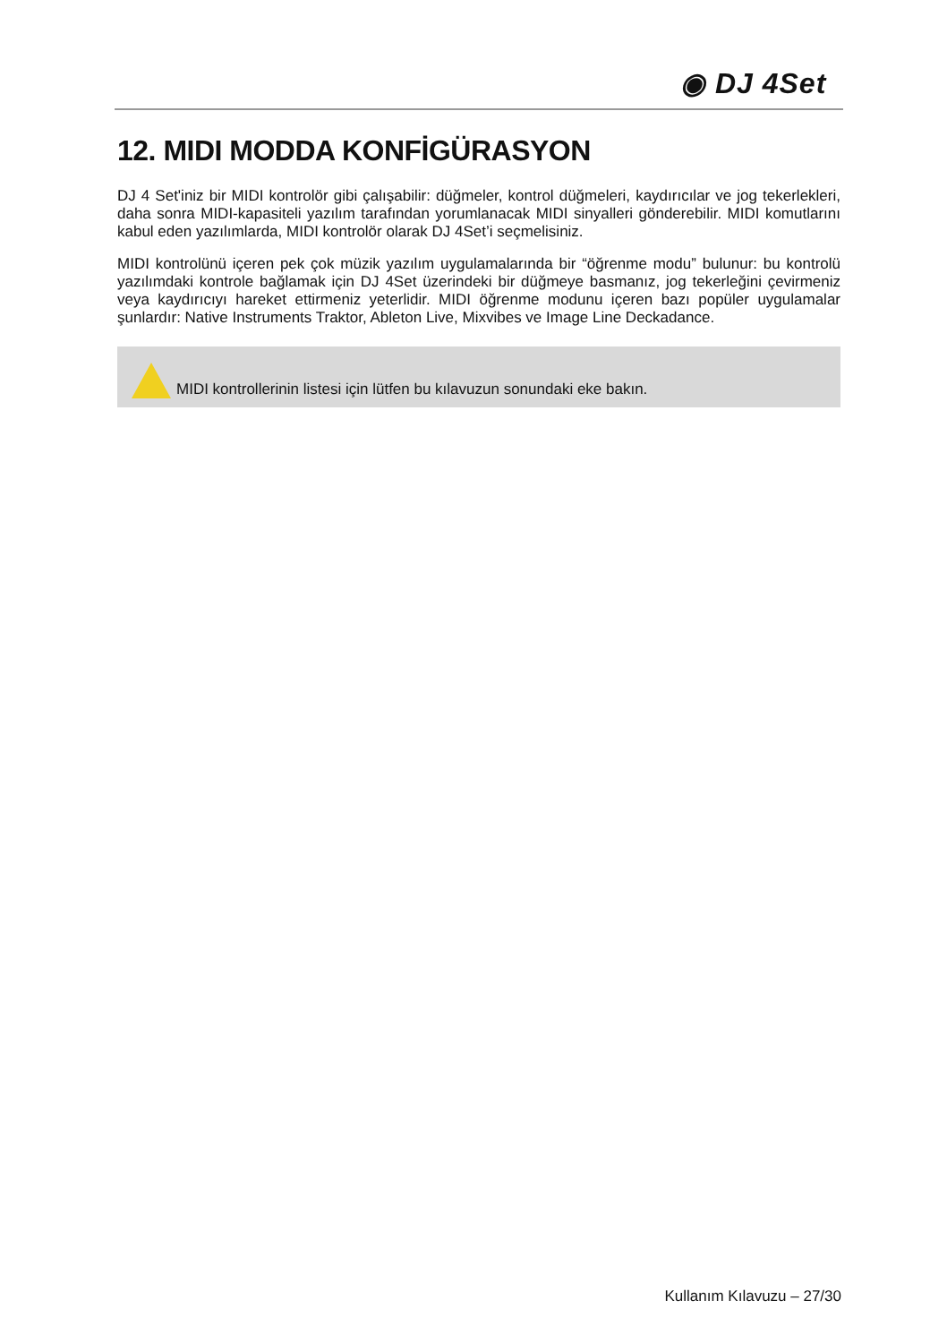◉ DJ 4Set
12. MIDI MODDA KONFİGÜRASYON
DJ 4 Set'iniz bir MIDI kontrolör gibi çalışabilir: düğmeler, kontrol düğmeleri, kaydırıcılar ve jog tekerlekleri, daha sonra MIDI-kapasiteli yazılım tarafından yorumlanacak MIDI sinyalleri gönderebilir. MIDI komutlarını kabul eden yazılımlarda, MIDI kontrolör olarak DJ 4Set’i seçmelisiniz.
MIDI kontrolünü içeren pek çok müzik yazılım uygulamalarında bir “öğrenme modu” bulunur: bu kontrolü yazılımdaki kontrole bağlamak için DJ 4Set üzerindeki bir düğmeye basmanız, jog tekerleğini çevirmeniz veya kaydırıcıyı hareket ettirmeniz yeterlidir. MIDI öğrenme modunu içeren bazı popüler uygulamalar şunlardır: Native Instruments Traktor, Ableton Live, Mixvibes ve Image Line Deckadance.
MIDI kontrollerinin listesi için lütfen bu kılavuzun sonundaki eke bakın.
Kullanım Kılavuzu – 27/30